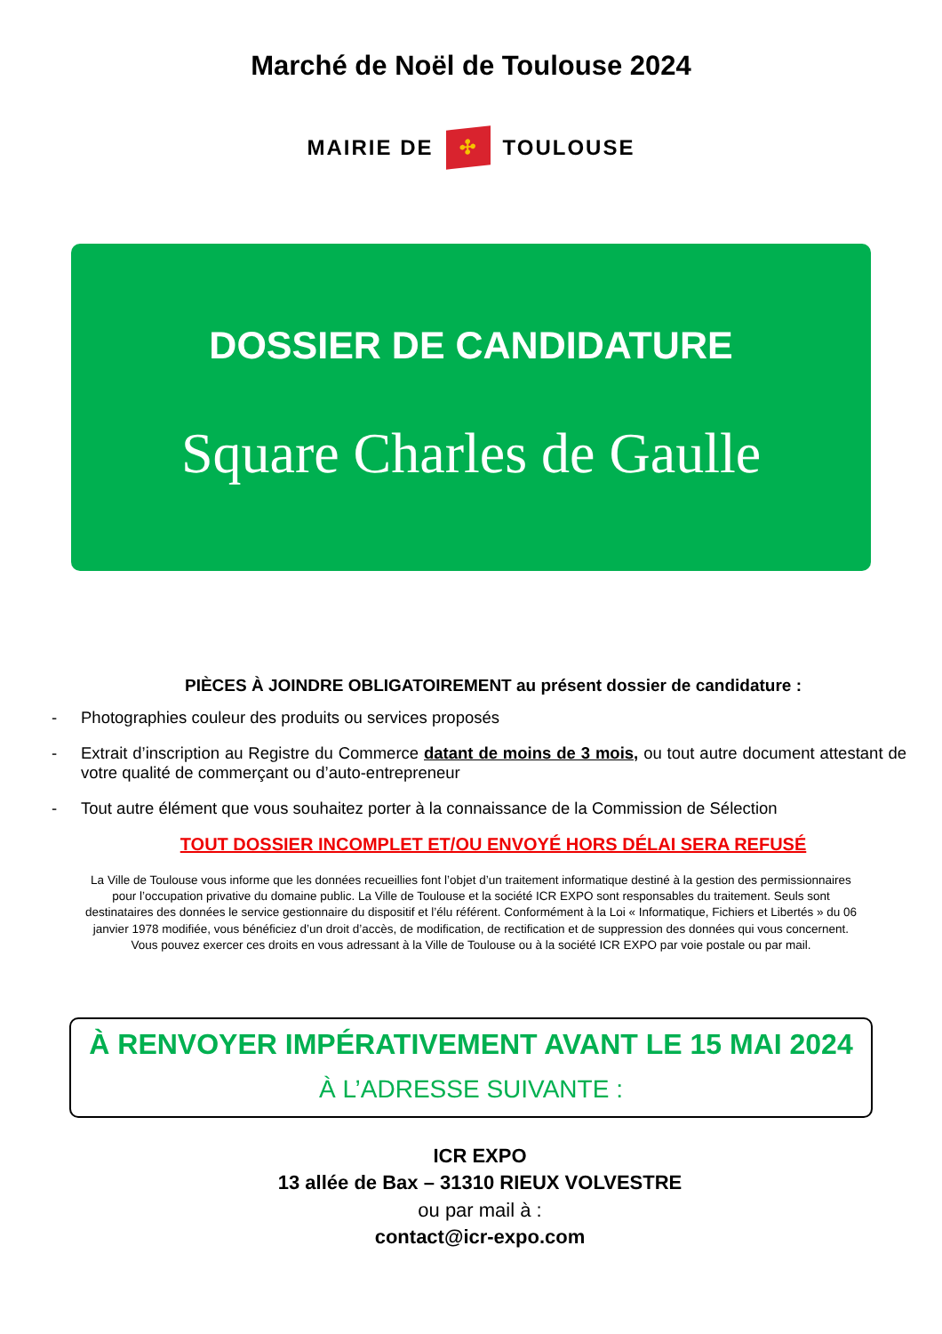Marché de Noël de Toulouse 2024
MAIRIE DE ✣ TOULOUSE
DOSSIER DE CANDIDATURE
Square Charles de Gaulle
PIÈCES À JOINDRE OBLIGATOIREMENT au présent dossier de candidature :
- Photographies couleur des produits ou services proposés
- Extrait d’inscription au Registre du Commerce datant de moins de 3 mois, ou tout autre document attestant de votre qualité de commerçant ou d’auto-entrepreneur
- Tout autre élément que vous souhaitez porter à la connaissance de la Commission de Sélection
TOUT DOSSIER INCOMPLET ET/OU ENVOYÉ HORS DÉLAI SERA REFUSÉ
La Ville de Toulouse vous informe que les données recueillies font l’objet d’un traitement informatique destiné à la gestion des permissionnaires pour l’occupation privative du domaine public. La Ville de Toulouse et la société ICR EXPO sont responsables du traitement. Seuls sont destinataires des données le service gestionnaire du dispositif et l’élu référent. Conformément à la Loi « Informatique, Fichiers et Libertés » du 06 janvier 1978 modifiée, vous bénéficiez d’un droit d’accès, de modification, de rectification et de suppression des données qui vous concernent. Vous pouvez exercer ces droits en vous adressant à la Ville de Toulouse ou à la société ICR EXPO par voie postale ou par mail.
À RENVOYER IMPÉRATIVEMENT AVANT LE 15 MAI 2024
À L’ADRESSE SUIVANTE :
ICR EXPO
13 allée de Bax – 31310 RIEUX VOLVESTRE
ou par mail à :
contact@icr-expo.com